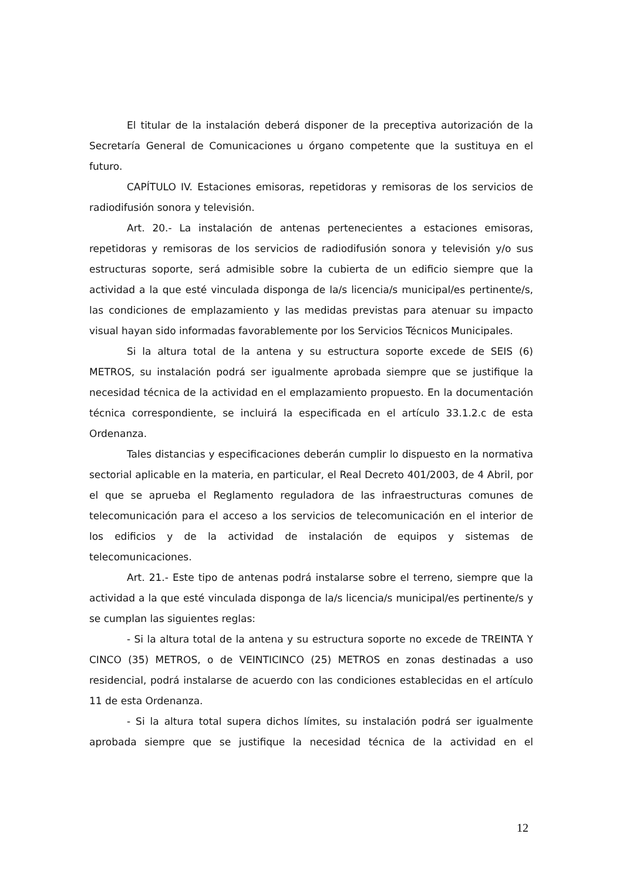El titular de la instalación deberá disponer de la preceptiva autorización de la Secretaría General de Comunicaciones u órgano competente que la sustituya en el futuro.
CAPÍTULO IV. Estaciones emisoras, repetidoras y remisoras de los servicios de radiodifusión sonora y televisión.
Art. 20.- La instalación de antenas pertenecientes a estaciones emisoras, repetidoras y remisoras de los servicios de radiodifusión sonora y televisión y/o sus estructuras soporte, será admisible sobre la cubierta de un edificio siempre que la actividad a la que esté vinculada disponga de la/s licencia/s municipal/es pertinente/s, las condiciones de emplazamiento y las medidas previstas para atenuar su impacto visual hayan sido informadas favorablemente por los Servicios Técnicos Municipales.
Si la altura total de la antena y su estructura soporte excede de SEIS (6) METROS, su instalación podrá ser igualmente aprobada siempre que se justifique la necesidad técnica de la actividad en el emplazamiento propuesto. En la documentación técnica correspondiente, se incluirá la especificada en el artículo 33.1.2.c de esta Ordenanza.
Tales distancias y especificaciones deberán cumplir lo dispuesto en la normativa sectorial aplicable en la materia, en particular, el Real Decreto 401/2003, de 4 Abril, por el que se aprueba el Reglamento reguladora de las infraestructuras comunes de telecomunicación para el acceso a los servicios de telecomunicación en el interior de los edificios y de la actividad de instalación de equipos y sistemas de telecomunicaciones.
Art. 21.- Este tipo de antenas podrá instalarse sobre el terreno, siempre que la actividad a la que esté vinculada disponga de la/s licencia/s municipal/es pertinente/s y se cumplan las siguientes reglas:
- Si la altura total de la antena y su estructura soporte no excede de TREINTA Y CINCO (35) METROS, o de VEINTICINCO (25) METROS en zonas destinadas a uso residencial, podrá instalarse de acuerdo con las condiciones establecidas en el artículo 11 de esta Ordenanza.
- Si la altura total supera dichos límites, su instalación podrá ser igualmente aprobada siempre que se justifique la necesidad técnica de la actividad en el
12